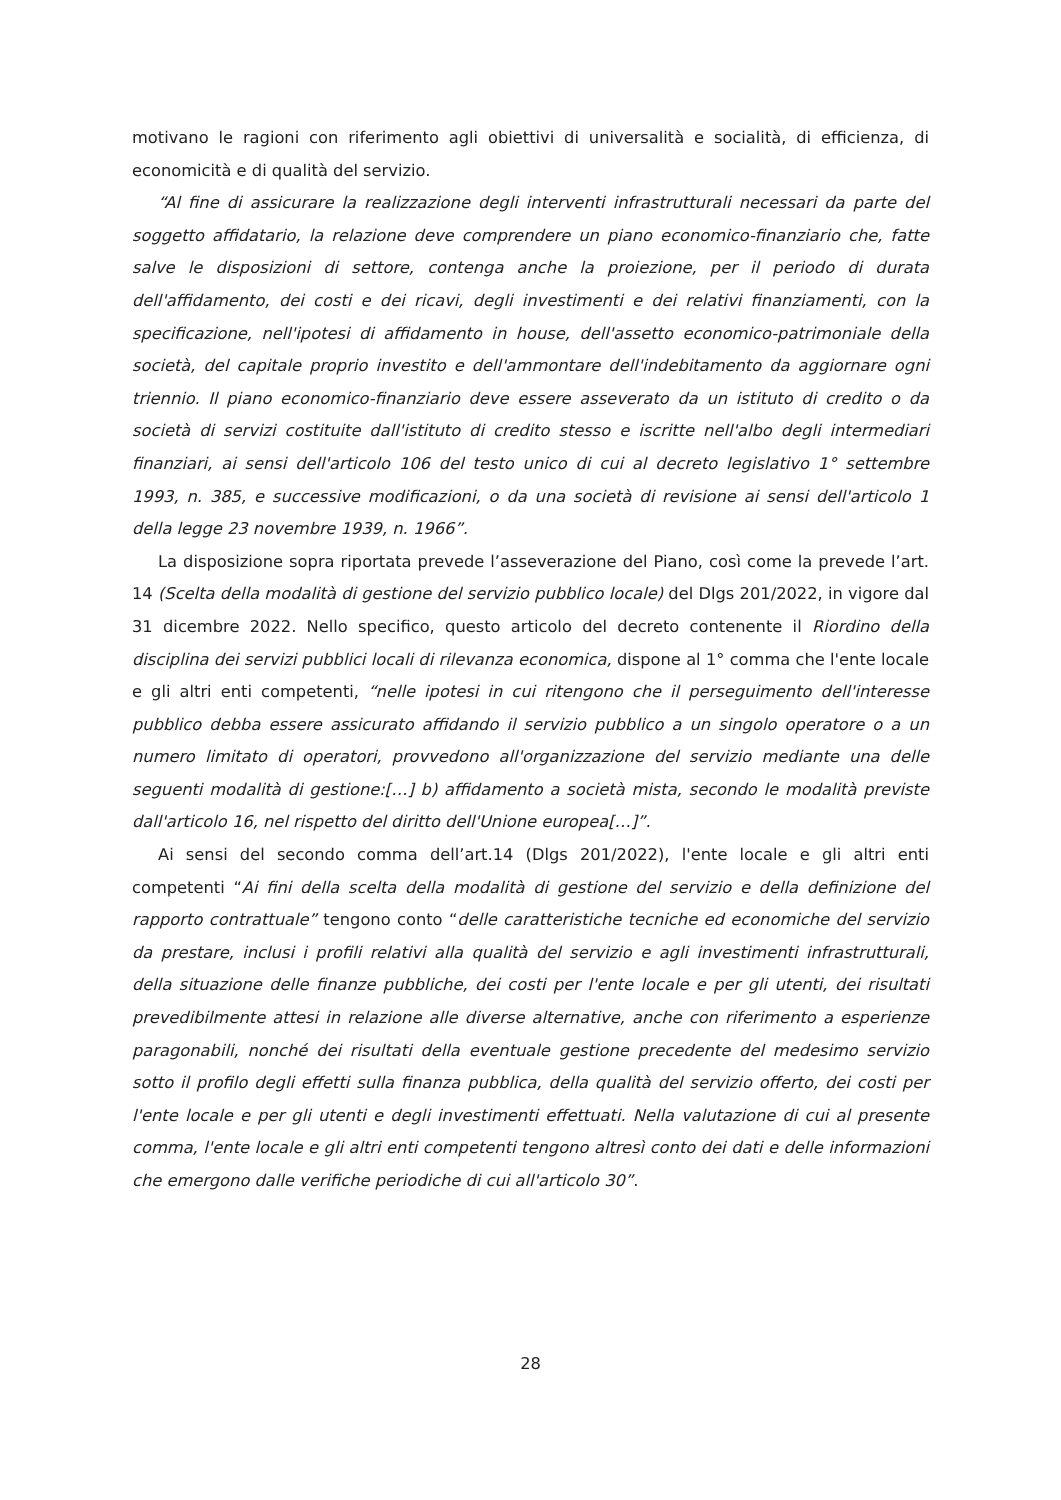motivano le ragioni con riferimento agli obiettivi di universalità e socialità, di efficienza, di economicità e di qualità del servizio.
“Al fine di assicurare la realizzazione degli interventi infrastrutturali necessari da parte del soggetto affidatario, la relazione deve comprendere un piano economico-finanziario che, fatte salve le disposizioni di settore, contenga anche la proiezione, per il periodo di durata dell'affidamento, dei costi e dei ricavi, degli investimenti e dei relativi finanziamenti, con la specificazione, nell'ipotesi di affidamento in house, dell'assetto economico-patrimoniale della società, del capitale proprio investito e dell'ammontare dell'indebitamento da aggiornare ogni triennio. Il piano economico-finanziario deve essere asseverato da un istituto di credito o da società di servizi costituite dall'istituto di credito stesso e iscritte nell'albo degli intermediari finanziari, ai sensi dell'articolo 106 del testo unico di cui al decreto legislativo 1° settembre 1993, n. 385, e successive modificazioni, o da una società di revisione ai sensi dell'articolo 1 della legge 23 novembre 1939, n. 1966”.
La disposizione sopra riportata prevede l’asseverazione del Piano, così come la prevede l’art. 14 (Scelta della modalità di gestione del servizio pubblico locale) del Dlgs 201/2022, in vigore dal 31 dicembre 2022. Nello specifico, questo articolo del decreto contenente il Riordino della disciplina dei servizi pubblici locali di rilevanza economica, dispone al 1° comma che l'ente locale e gli altri enti competenti, “nelle ipotesi in cui ritengono che il perseguimento dell'interesse pubblico debba essere assicurato affidando il servizio pubblico a un singolo operatore o a un numero limitato di operatori, provvedono all'organizzazione del servizio mediante una delle seguenti modalità di gestione:[…] b) affidamento a società mista, secondo le modalità previste dall'articolo 16, nel rispetto del diritto dell'Unione europea[…]”.
Ai sensi del secondo comma dell’art.14 (Dlgs 201/2022), l'ente locale e gli altri enti competenti “Ai fini della scelta della modalità di gestione del servizio e della definizione del rapporto contrattuale” tengono conto “delle caratteristiche tecniche ed economiche del servizio da prestare, inclusi i profili relativi alla qualità del servizio e agli investimenti infrastrutturali, della situazione delle finanze pubbliche, dei costi per l'ente locale e per gli utenti, dei risultati prevedibilmente attesi in relazione alle diverse alternative, anche con riferimento a esperienze paragonabili, nonché dei risultati della eventuale gestione precedente del medesimo servizio sotto il profilo degli effetti sulla finanza pubblica, della qualità del servizio offerto, dei costi per l'ente locale e per gli utenti e degli investimenti effettuati. Nella valutazione di cui al presente comma, l'ente locale e gli altri enti competenti tengono altresì conto dei dati e delle informazioni che emergono dalle verifiche periodiche di cui all'articolo 30”.
28